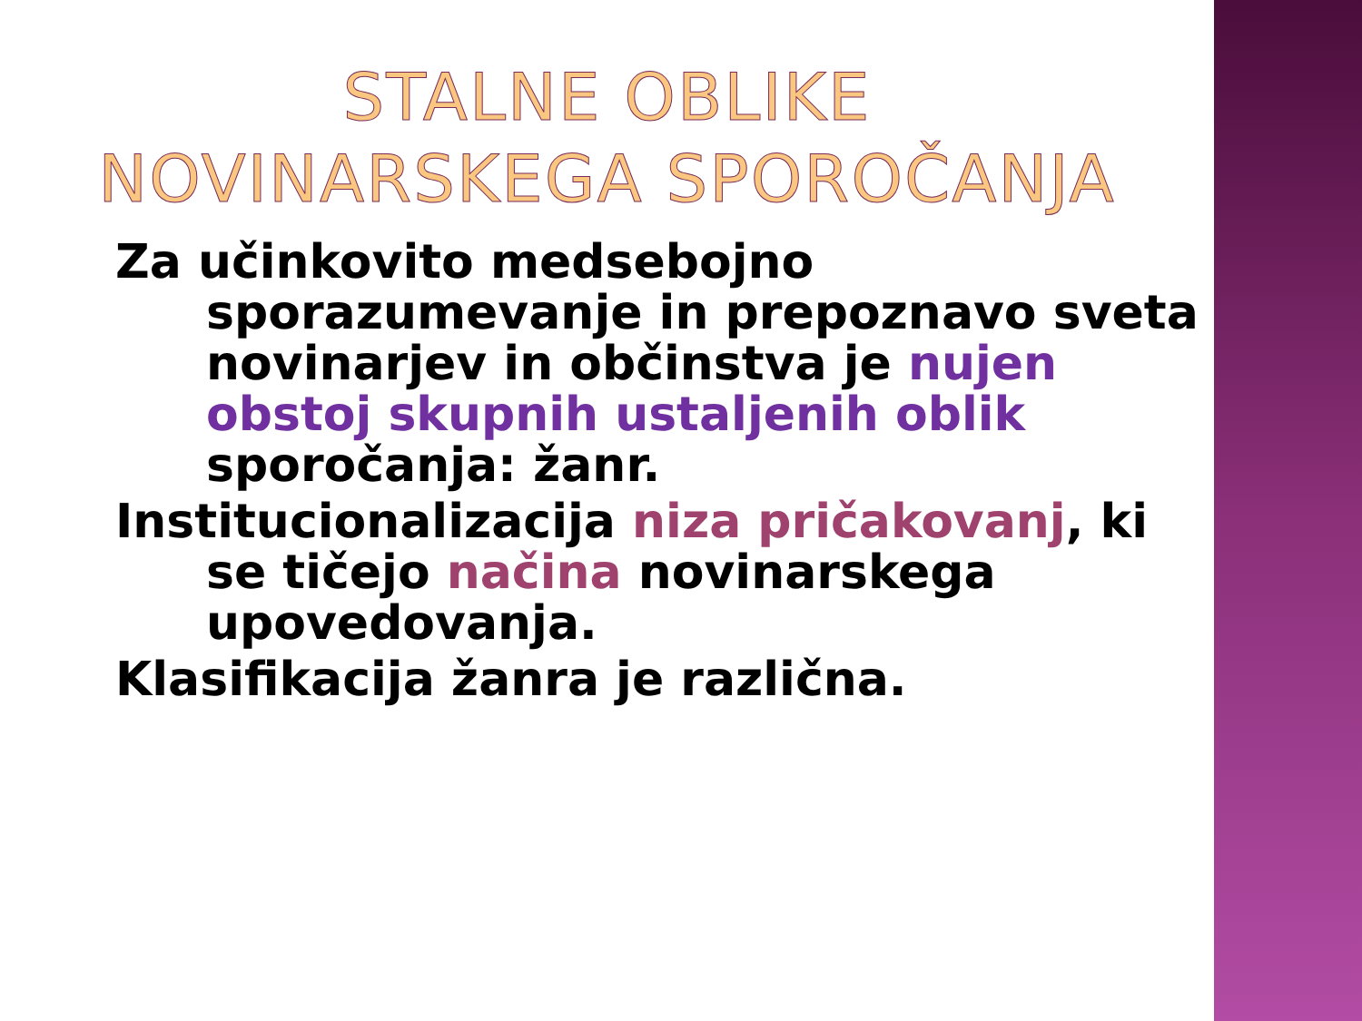STALNE OBLIKE
NOVINARSKEGA SPOROČANJA
Za učinkovito medsebojno sporazumevanje in prepoznavo sveta novinarjev in občinstva je nujen obstoj skupnih ustaljenih oblik sporočanja: žanr.
Institucionalizacija niza pričakovanj, ki se tičejo načina novinarskega upovedovanja.
Klasifikacija žanra je različna.